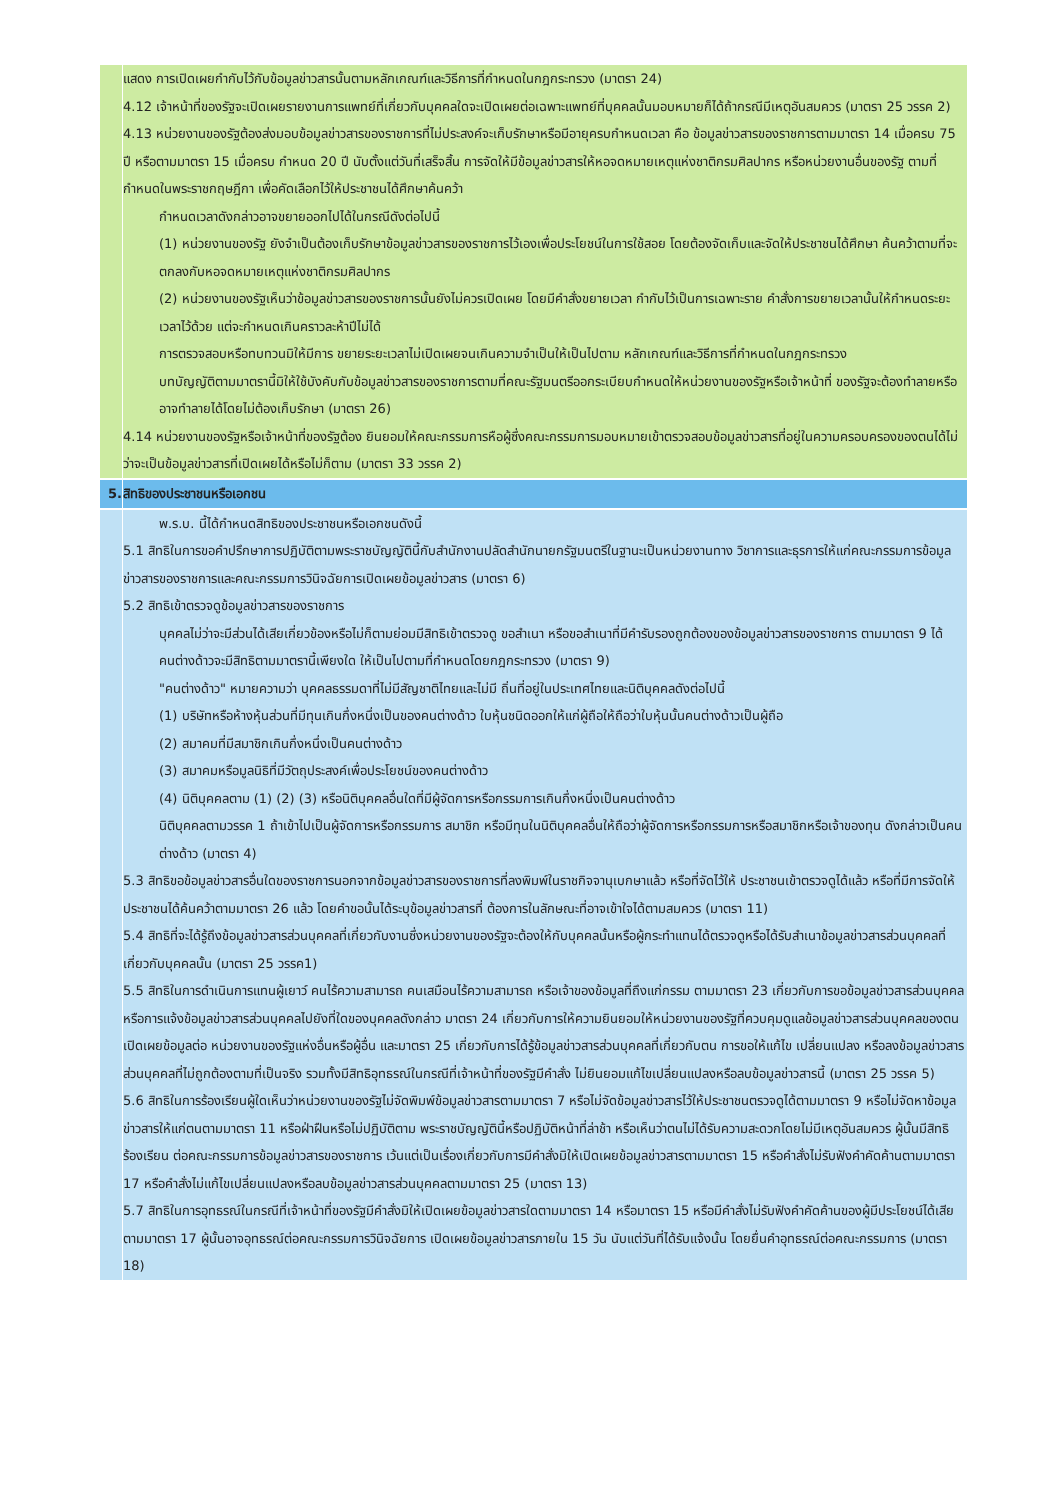| | แสดง การเปิดเผยกำกับไว้กับข้อมูลข่าวสารนั้นตามหลักเกณฑ์และวิธีการที่กำหนดในกฎกระทรวง (มาตรา 24) 4.12 เจ้าหน้าที่ของรัฐจะเปิดเผยรายงานการแพทย์ที่เกี่ยวกับบุคคลใดจะเปิดเผยต่อเฉพาะแพทย์ที่บุคคลนั้นมอบหมายก็ได้ถ้ากรณีมีเหตุอันสมควร (มาตรา 25 วรรค 2) 4.13 หน่วยงานของรัฐต้องส่งมอบข้อมูลข่าวสารของราชการที่ไม่ประสงค์จะเก็บรักษาหรือมีอายุครบกำหนดเวลา คือ ข้อมูลข่าวสารของราชการตามมาตรา 14 เมื่อครบ 75 ปี หรือตามมาตรา 15 เมื่อครบ กำหนด 20 ปี นับตั้งแต่วันที่เสร็จสิ้น การจัดให้มีข้อมูลข่าวสารให้หอจดหมายเหตุแห่งชาติกรมศิลปากร หรือหน่วยงานอื่นของรัฐ ตามที่กำหนดในพระราชกฤษฎีกา เพื่อคัดเลือกไว้ให้ประชาชนได้ศึกษาค้นคว้า กำหนดเวลาดังกล่าวอาจขยายออกไปได้ในกรณีดังต่อไปนี้ (1) หน่วยงานของรัฐ ยังจำเป็นต้องเก็บรักษาข้อมูลข่าวสารของราชการไว้เองเพื่อประโยชน์ในการใช้สอย โดยต้องจัดเก็บและจัดให้ประชาชนได้ศึกษา ค้นคว้าตามที่จะตกลงกับหอจดหมายเหตุแห่งชาติกรมศิลปากร (2) หน่วยงานของรัฐเห็นว่าข้อมูลข่าวสารของราชการนั้นยังไม่ควรเปิดเผย โดยมีคำสั่งขยายเวลา กำกับไว้เป็นการเฉพาะราย คำสั่งการขยายเวลานั้นให้กำหนดระยะเวลาไว้ด้วย แต่จะกำหนดเกินคราวละห้าปีไม่ได้ การตรวจสอบหรือทบทวนมิให้มีการ ขยายระยะเวลาไม่เปิดเผยจนเกินความจำเป็นให้เป็นไปตาม หลักเกณฑ์และวิธีการที่กำหนดในกฎกระทรวง บทบัญญัติตามมาตรานี้มิให้ใช้บังคับกับข้อมูลข่าวสารของราชการตามที่คณะรัฐมนตรีออกระเบียบกำหนดให้หน่วยงานของรัฐหรือเจ้าหน้าที่ ของรัฐจะต้องทำลายหรืออาจทำลายได้โดยไม่ต้องเก็บรักษา (มาตรา 26) 4.14 หน่วยงานของรัฐหรือเจ้าหน้าที่ของรัฐต้อง ยินยอมให้คณะกรรมการหือผู้ซึ่งคณะกรรมการมอบหมายเข้าตรวจสอบข้อมูลข่าวสารที่อยู่ในความครอบครองของตนได้ไม่ว่าจะเป็นข้อมูลข่าวสารที่เปิดเผยได้หรือไม่ก็ตาม (มาตรา 33 วรรค 2) |
| 5. | สิทธิของประชาชนหรือเอกชน |
| | พ.ร.บ. นี้ได้กำหนดสิทธิของประชาชนหรือเอกชนดังนี้ 5.1 สิทธิในการขอคำปรึกษาการปฏิบัติตามพระราชบัญญัตินี้กับสำนักงานปลัดสำนักนายกรัฐมนตรีในฐานะเป็นหน่วยงานทาง วิชาการและธุรการให้แก่คณะกรรมการข้อมูลข่าวสารของราชการและคณะกรรมการวินิจฉัยการเปิดเผยข้อมูลข่าวสาร (มาตรา 6) 5.2 สิทธิเข้าตรวจดูข้อมูลข่าวสารของราชการ บุคคลไม่ว่าจะมีส่วนได้เสียเกี่ยวข้องหรือไม่ก็ตามย่อมมีสิทธิเข้าตรวจดู ขอสำเนา หรือขอสำเนาที่มีคำรับรองถูกต้องของข้อมูลข่าวสารของราชการ ตามมาตรา 9 ได้ คนต่างด้าวจะมีสิทธิตามมาตรานี้เพียงใด ให้เป็นไปตามที่กำหนดโดยกฎกระทรวง (มาตรา 9) "คนต่างด้าว" หมายความว่า บุคคลธรรมดาที่ไม่มีสัญชาติไทยและไม่มี ถิ่นที่อยู่ในประเทศไทยและนิติบุคคลดังต่อไปนี้ (1) บริษัทหรือห้างหุ้นส่วนที่มีทุนเกินกึ่งหนึ่งเป็นของคนต่างด้าว ใบหุ้นชนิดออกให้แก่ผู้ถือให้ถือว่าใบหุ้นนั้นคนต่างด้าวเป็นผู้ถือ (2) สมาคมที่มีสมาชิกเกินกึ่งหนึ่งเป็นคนต่างด้าว (3) สมาคมหรือมูลนิธิที่มีวัตถุประสงค์เพื่อประโยชน์ของคนต่างด้าว (4) นิติบุคคลตาม (1) (2) (3) หรือนิติบุคคลอื่นใดที่มีผู้จัดการหรือกรรมการเกินกึ่งหนึ่งเป็นคนต่างด้าว นิติบุคคลตามวรรค 1 ถ้าเข้าไปเป็นผู้จัดการหรือกรรมการ สมาชิก หรือมีทุนในนิติบุคคลอื่นให้ถือว่าผู้จัดการหรือกรรมการหรือสมาชิกหรือเจ้าของทุน ดังกล่าวเป็นคนต่างด้าว (มาตรา 4) 5.3 สิทธิขอข้อมูลข่าวสารอื่นใดของราชการนอกจากข้อมูลข่าวสารของราชการที่ลงพิมพ์ในราชกิจจานุเบกษาแล้ว หรือที่จัดไว้ให้ ประชาชนเข้าตรวจดูได้แล้ว หรือที่มีการจัดให้ประชาชนได้ค้นคว้าตามมาตรา 26 แล้ว โดยคำขอนั้นได้ระบุข้อมูลข่าวสารที่ ต้องการในลักษณะที่อาจเข้าใจได้ตามสมควร (มาตรา 11) 5.4 สิทธิที่จะได้รู้ถึงข้อมูลข่าวสารส่วนบุคคลที่เกี่ยวกับงานซึ่งหน่วยงานของรัฐจะต้องให้กับบุคคลนั้นหรือผู้กระทำแทนได้ตรวจดูหรือได้รับสำเนาข้อมูลข่าวสารส่วนบุคคลที่เกี่ยวกับบุคคลนั้น (มาตรา 25 วรรค1) 5.5 สิทธิในการดำเนินการแทนผู้เยาว์ คนไร้ความสามารถ คนเสมือนไร้ความสามารถ หรือเจ้าของข้อมูลที่ถึงแก่กรรม ตามมาตรา 23 เกี่ยวกับการขอข้อมูลข่าวสารส่วนบุคคลหรือการแจ้งข้อมูลข่าวสารส่วนบุคคลไปยังที่ใดของบุคคลดังกล่าว มาตรา 24 เกี่ยวกับการให้ความยินยอมให้หน่วยงานของรัฐที่ควบคุมดูแลข้อมูลข่าวสารส่วนบุคคลของตนเปิดเผยข้อมูลต่อ หน่วยงานของรัฐแห่งอื่นหรือผู้อื่น และมาตรา 25 เกี่ยวกับการได้รู้ข้อมูลข่าวสารส่วนบุคคลที่เกี่ยวกับตน การขอให้แก้ไข เปลี่ยนแปลง หรือลงข้อมูลข่าวสารส่วนบุคคลที่ไม่ถูกต้องตามที่เป็นจริง รวมทั้งมีสิทธิอุทธรณ์ในกรณีที่เจ้าหน้าที่ของรัฐมีคำสั่ง ไม่ยินยอมแก้ไขเปลี่ยนแปลงหรือลบข้อมูลข่าวสารนี้ (มาตรา 25 วรรค 5) 5.6 สิทธิในการร้องเรียนผู้ใดเห็นว่าหน่วยงานของรัฐไม่จัดพิมพ์ข้อมูลข่าวสารตามมาตรา 7 หรือไม่จัดข้อมูลข่าวสารไว้ให้ประชาชนตรวจดูได้ตามมาตรา 9 หรือไม่จัดหาข้อมูลข่าวสารให้แก่ตนตามมาตรา 11 หรือฝ่าฝืนหรือไม่ปฏิบัติตาม พระราชบัญญัตินี้หรือปฏิบัติหน้าที่ล่าช้า หรือเห็นว่าตนไม่ได้รับความสะดวกโดยไม่มีเหตุอันสมควร ผู้นั้นมีสิทธิร้องเรียน ต่อคณะกรรมการข้อมูลข่าวสารของราชการ เว้นแต่เป็นเรื่องเกี่ยวกับการมีคำสั่งมิให้เปิดเผยข้อมูลข่าวสารตามมาตรา 15 หรือคำสั่งไม่รับฟังคำคัดค้านตามมาตรา 17 หรือคำสั่งไม่แก้ไขเปลี่ยนแปลงหรือลบข้อมูลข่าวสารส่วนบุคคลตามมาตรา 25 (มาตรา 13) 5.7 สิทธิในการอุทธรณ์ในกรณีที่เจ้าหน้าที่ของรัฐมีคำสั่งมิให้เปิดเผยข้อมูลข่าวสารใดตามมาตรา 14 หรือมาตรา 15 หรือมีคำสั่งไม่รับฟังคำคัดค้านของผู้มีประโยชน์ได้เสียตามมาตรา 17 ผู้นั้นอาจอุทธรณ์ต่อคณะกรรมการวินิจฉัยการ เปิดเผยข้อมูลข่าวสารภายใน 15 วัน นับแต่วันที่ได้รับแจ้งนั้น โดยยื่นคำอุทธรณ์ต่อคณะกรรมการ (มาตรา 18) |